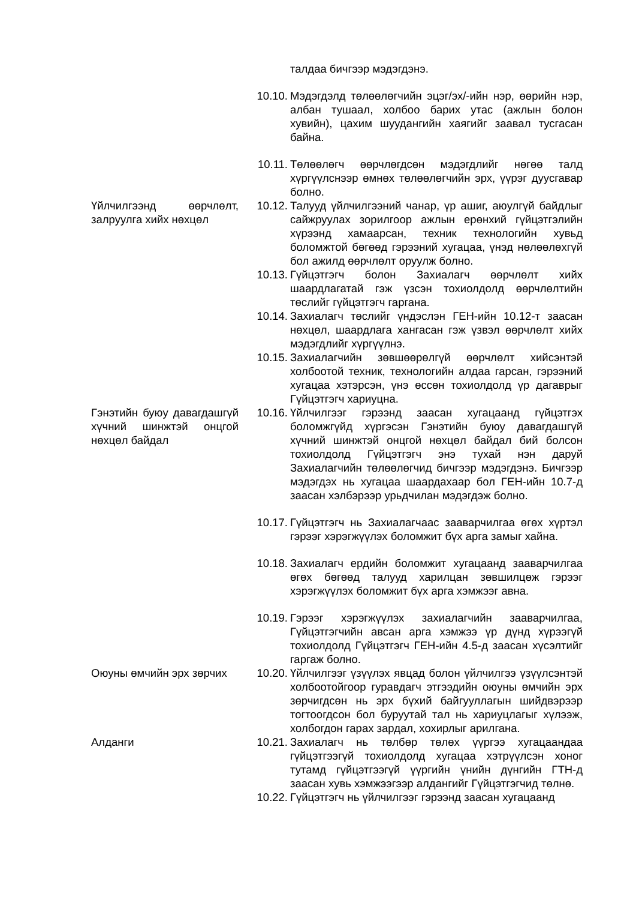талдаа бичгээр мэдэгдэнэ.
10.10.
Мэдэгдэлд төлөөлөгчийн эцэг/эх/-ийн нэр, өөрийн нэр, албан тушаал, холбоо барих утас (ажлын болон хувийн), цахим шуудангийн хаягийг заавал тусгасан байна.
10.11.
Төлөөлөгч өөрчлөгдсөн мэдэгдлийг нөгөө талд хүргүүлснээр өмнөх төлөөлөгчийн эрх, үүрэг дуусгавар болно.
Үйлчилгээнд өөрчлөлт, залруулга хийх нөхцөл
10.12.
Талууд үйлчилгээний чанар, үр ашиг, аюулгүй байдлыг сайжруулах зорилгоор ажлын ерөнхий гүйцэтгэлийн хүрээнд хамаарсан, техник технологийн хувьд боломжтой бөгөөд гэрээний хугацаа, үнэд нөлөөлөхгүй бол ажилд өөрчлөлт оруулж болно.
10.13.
Гүйцэтгэгч болон Захиалагч өөрчлөлт хийх шаардлагатай гэж үзсэн тохиолдолд өөрчлөлтийн төслийг гүйцэтгэгч гаргана.
10.14.
Захиалагч төслийг үндэслэн ГЕН-ийн 10.12-т заасан нөхцөл, шаардлага хангасан гэж үзвэл өөрчлөлт хийх мэдэгдлийг хүргүүлнэ.
10.15.
Захиалагчийн зөвшөөрөлгүй өөрчлөлт хийсэнтэй холбоотой техник, технологийн алдаа гарсан, гэрээний хугацаа хэтэрсэн, үнэ өссөн тохиолдолд үр дагаврыг Гүйцэтгэгч хариуцна.
Гэнэтийн буюу давагдашгүй хүчний шинжтэй онцгой нөхцөл байдал
10.16.
Үйлчилгээг гэрээнд заасан хугацаанд гүйцэтгэх боломжгүйд хүргэсэн Гэнэтийн буюу давагдашгүй хүчний шинжтэй онцгой нөхцөл байдал бий болсон тохиолдолд Гүйцэтгэгч энэ тухай нэн даруй Захиалагчийн төлөөлөгчид бичгээр мэдэгдэнэ. Бичгээр мэдэгдэх нь хугацаа шаардахаар бол ГЕН-ийн 10.7-д заасан хэлбэрээр урьдчилан мэдэгдэж болно.
10.17.
Гүйцэтгэгч нь Захиалагчаас зааварчилгаа өгөх хүртэл гэрээг хэрэгжүүлэх боломжит бүх арга замыг хайна.
10.18.
Захиалагч ердийн боломжит хугацаанд зааварчилгаа өгөх бөгөөд талууд харилцан зөвшилцөж гэрээг хэрэгжүүлэх боломжит бүх арга хэмжээг авна.
10.19.
Гэрээг хэрэгжүүлэх захиалагчийн зааварчилгаа, Гүйцэтгэгчийн авсан арга хэмжээ үр дүнд хүрээгүй тохиолдолд Гүйцэтгэгч ГЕН-ийн 4.5-д заасан хүсэлтийг гаргаж болно.
Оюуны өмчийн эрх зөрчих
10.20.
Үйлчилгээг үзүүлэх явцад болон үйлчилгээ үзүүлсэнтэй холбоотойгоор гуравдагч этгээдийн оюуны өмчийн эрх зөрчигдсөн нь эрх бүхий байгууллагын шийдвэрээр тогтоогдсон бол буруутай тал нь хариуцлагыг хүлээж, холбогдон гарах зардал, хохирлыг арилгана.
Алданги 10.21.
Захиалагч нь төлбөр төлөх үүргээ хугацаандаа гүйцэтгээгүй тохиолдолд хугацаа хэтрүүлсэн хоног тутамд гүйцэтгээгүй үүргийн үнийн дүнгийн ГТН-д заасан хувь хэмжээгээр алдангийг Гүйцэтгэгчид төлнө.
10.22.
Гүйцэтгэгч нь үйлчилгээг гэрээнд заасан хугацаанд